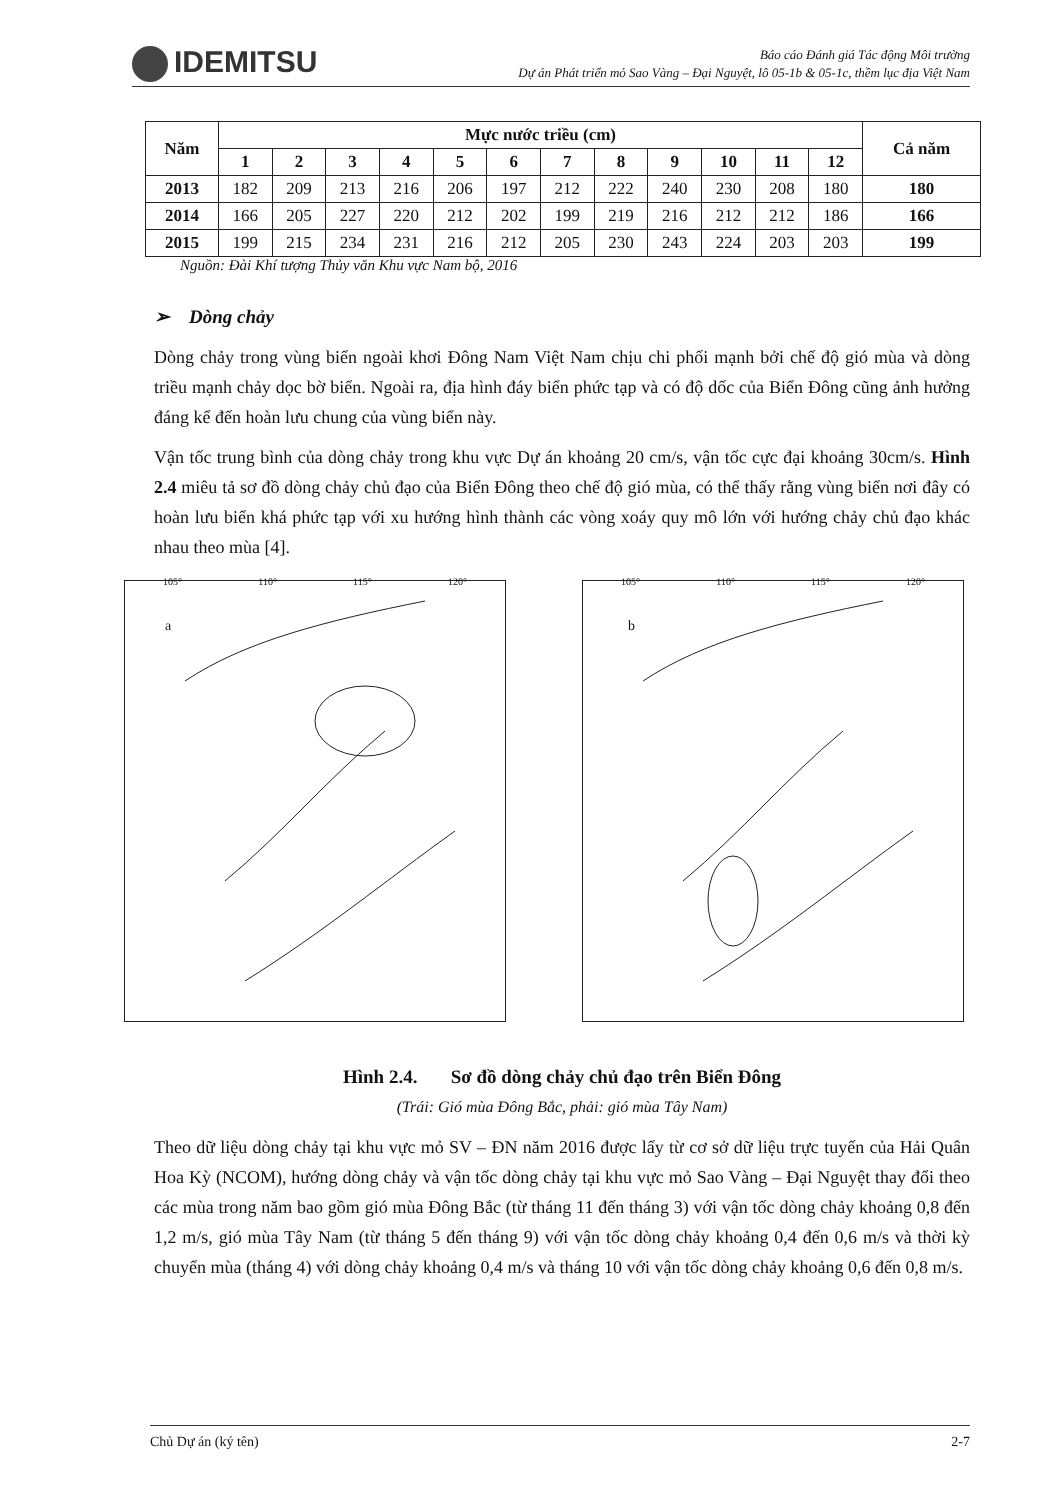IDEMITSU
Báo cáo Đánh giá Tác động Môi trường
Dự án Phát triển mỏ Sao Vàng – Đại Nguyệt, lô 05-1b & 05-1c, thềm lục địa Việt Nam
| Năm | Mực nước triều (cm) | | | | | | | | | | | | Cả năm |
| --- | --- | --- | --- | --- | --- | --- | --- | --- | --- | --- | --- | --- | --- |
| | 1 | 2 | 3 | 4 | 5 | 6 | 7 | 8 | 9 | 10 | 11 | 12 | |
| 2013 | 182 | 209 | 213 | 216 | 206 | 197 | 212 | 222 | 240 | 230 | 208 | 180 | 180 |
| 2014 | 166 | 205 | 227 | 220 | 212 | 202 | 199 | 219 | 216 | 212 | 212 | 186 | 166 |
| 2015 | 199 | 215 | 234 | 231 | 216 | 212 | 205 | 230 | 243 | 224 | 203 | 203 | 199 |
Nguồn: Đài Khí tượng Thủy văn Khu vực Nam bộ, 2016
➢ Dòng chảy
Dòng chảy trong vùng biển ngoài khơi Đông Nam Việt Nam chịu chi phối mạnh bởi chế độ gió mùa và dòng triều mạnh chảy dọc bờ biển. Ngoài ra, địa hình đáy biển phức tạp và có độ dốc của Biển Đông cũng ảnh hưởng đáng kể đến hoàn lưu chung của vùng biển này.
Vận tốc trung bình của dòng chảy trong khu vực Dự án khoảng 20 cm/s, vận tốc cực đại khoảng 30cm/s. Hình 2.4 miêu tả sơ đồ dòng chảy chủ đạo của Biển Đông theo chế độ gió mùa, có thể thấy rằng vùng biển nơi đây có hoàn lưu biển khá phức tạp với xu hướng hình thành các vòng xoáy quy mô lớn với hướng chảy chủ đạo khác nhau theo mùa [4].
105° 110° 115° 120°
a
105° 110° 115° 120°
b
Hình 2.4. Sơ đồ dòng chảy chủ đạo trên Biển Đông
(Trái: Gió mùa Đông Bắc, phải: gió mùa Tây Nam)
Theo dữ liệu dòng chảy tại khu vực mỏ SV – ĐN năm 2016 được lấy từ cơ sở dữ liệu trực tuyến của Hải Quân Hoa Kỳ (NCOM), hướng dòng chảy và vận tốc dòng chảy tại khu vực mỏ Sao Vàng – Đại Nguyệt thay đổi theo các mùa trong năm bao gồm gió mùa Đông Bắc (từ tháng 11 đến tháng 3) với vận tốc dòng chảy khoảng 0,8 đến 1,2 m/s, gió mùa Tây Nam (từ tháng 5 đến tháng 9) với vận tốc dòng chảy khoảng 0,4 đến 0,6 m/s và thời kỳ chuyển mùa (tháng 4) với dòng chảy khoảng 0,4 m/s và tháng 10 với vận tốc dòng chảy khoảng 0,6 đến 0,8 m/s.
Chủ Dự án (ký tên) 2-7